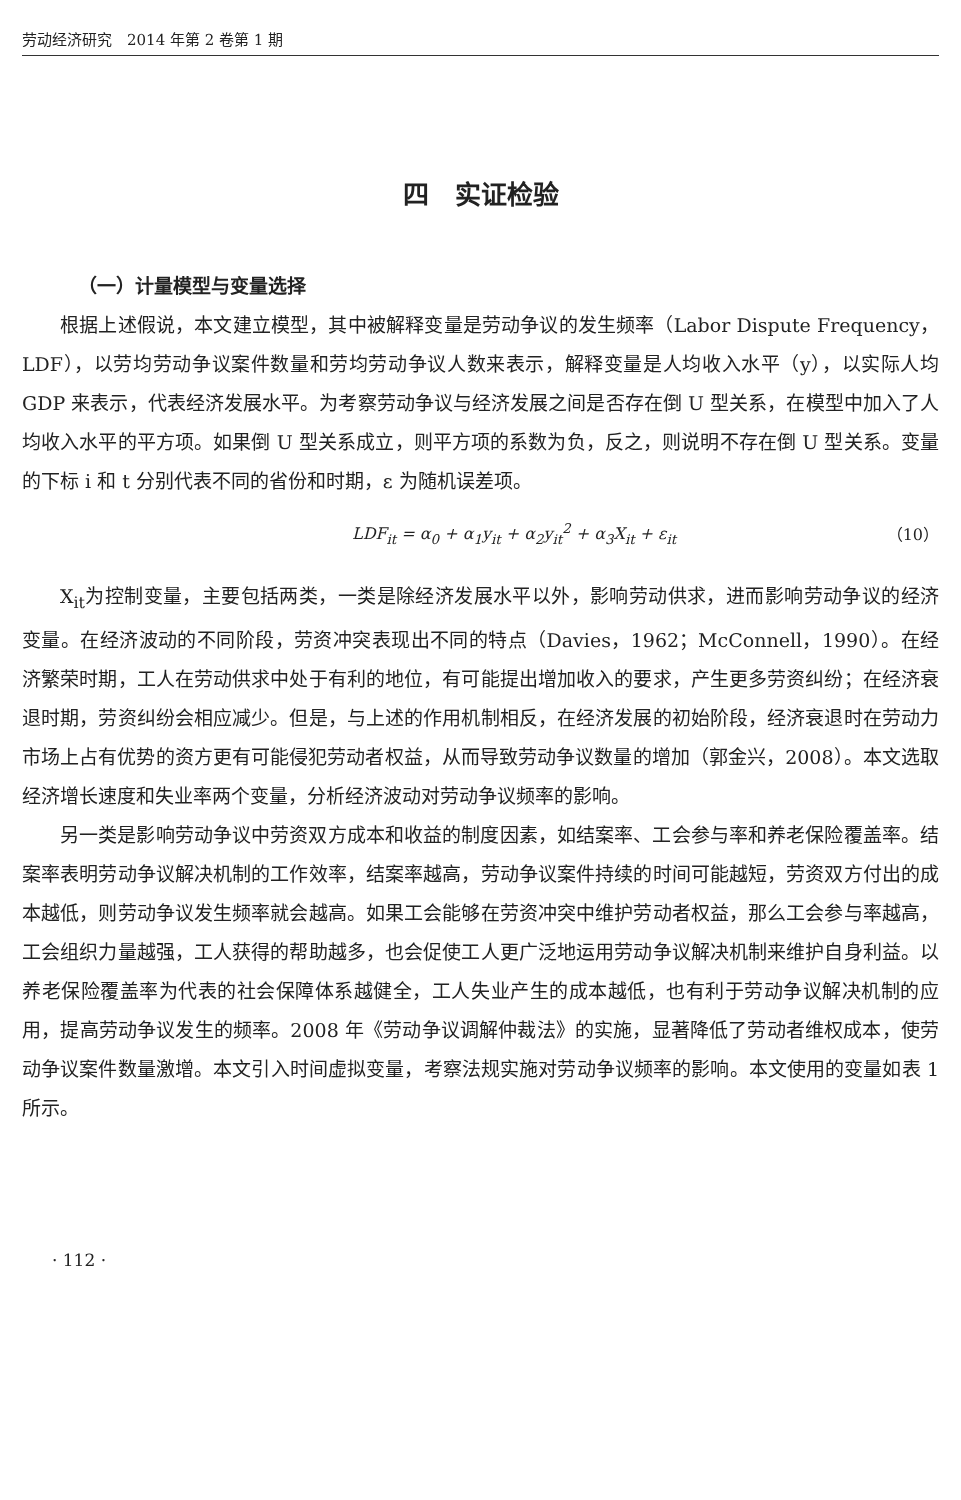劳动经济研究　2014 年第 2 卷第 1 期
四　实证检验
（一）计量模型与变量选择
根据上述假说，本文建立模型，其中被解释变量是劳动争议的发生频率（Labor Dispute Frequency，LDF），以劳均劳动争议案件数量和劳均劳动争议人数来表示，解释变量是人均收入水平（y），以实际人均 GDP 来表示，代表经济发展水平。为考察劳动争议与经济发展之间是否存在倒 U 型关系，在模型中加入了人均收入水平的平方项。如果倒 U 型关系成立，则平方项的系数为负，反之，则说明不存在倒 U 型关系。变量的下标 i 和 t 分别代表不同的省份和时期，ε 为随机误差项。
LDF<sub>it</sub> = α<sub>0</sub> + α<sub>1</sub>y<sub>it</sub> + α<sub>2</sub>y<sub>it</sub><sup>2</sup> + α<sub>3</sub>X<sub>it</sub> + ε<sub>it</sub> （10）
X<sub>it</sub>为控制变量，主要包括两类，一类是除经济发展水平以外，影响劳动供求，进而影响劳动争议的经济变量。在经济波动的不同阶段，劳资冲突表现出不同的特点（Davies，1962；McConnell，1990）。在经济繁荣时期，工人在劳动供求中处于有利的地位，有可能提出增加收入的要求，产生更多劳资纠纷；在经济衰退时期，劳资纠纷会相应减少。但是，与上述的作用机制相反，在经济发展的初始阶段，经济衰退时在劳动力市场上占有优势的资方更有可能侵犯劳动者权益，从而导致劳动争议数量的增加（郭金兴，2008）。本文选取经济增长速度和失业率两个变量，分析经济波动对劳动争议频率的影响。
另一类是影响劳动争议中劳资双方成本和收益的制度因素，如结案率、工会参与率和养老保险覆盖率。结案率表明劳动争议解决机制的工作效率，结案率越高，劳动争议案件持续的时间可能越短，劳资双方付出的成本越低，则劳动争议发生频率就会越高。如果工会能够在劳资冲突中维护劳动者权益，那么工会参与率越高，工会组织力量越强，工人获得的帮助越多，也会促使工人更广泛地运用劳动争议解决机制来维护自身利益。以养老保险覆盖率为代表的社会保障体系越健全，工人失业产生的成本越低，也有利于劳动争议解决机制的应用，提高劳动争议发生的频率。2008 年《劳动争议调解仲裁法》的实施，显著降低了劳动者维权成本，使劳动争议案件数量激增。本文引入时间虚拟变量，考察法规实施对劳动争议频率的影响。本文使用的变量如表 1 所示。
· 112 ·